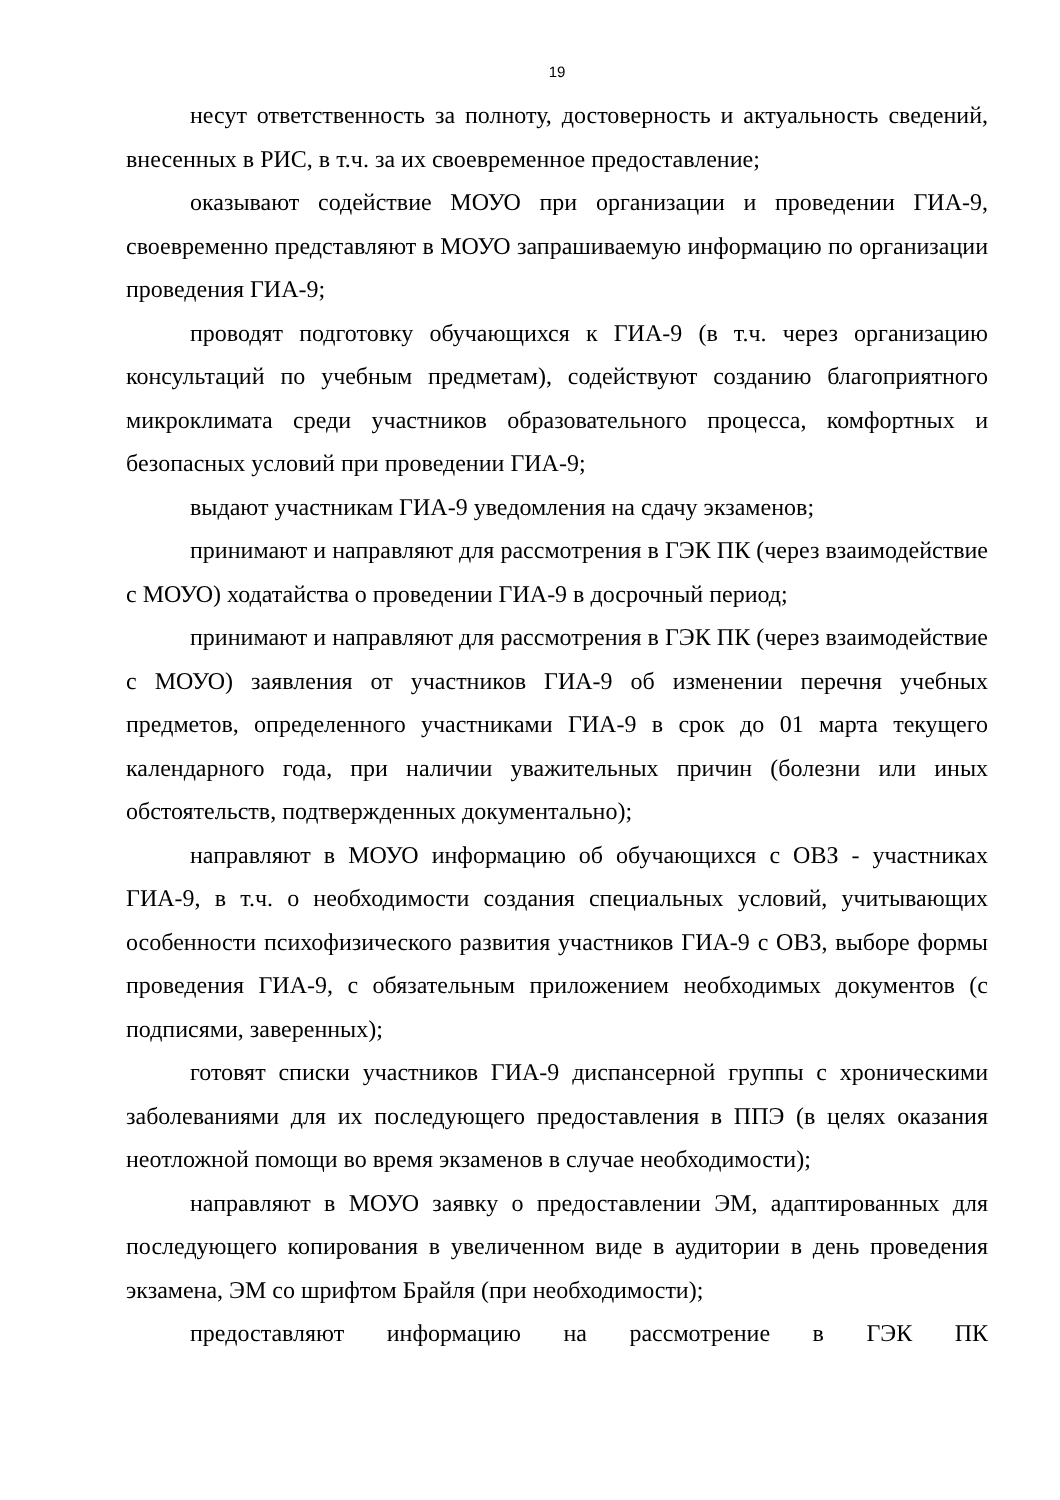19
несут ответственность за полноту, достоверность и актуальность сведений, внесенных в РИС, в т.ч. за их своевременное предоставление;
оказывают содействие МОУО при организации и проведении ГИА-9, своевременно представляют в МОУО запрашиваемую информацию по организации проведения ГИА-9;
проводят подготовку обучающихся к ГИА-9 (в т.ч. через организацию консультаций по учебным предметам), содействуют созданию благоприятного микроклимата среди участников образовательного процесса, комфортных и безопасных условий при проведении ГИА-9;
выдают участникам ГИА-9 уведомления на сдачу экзаменов;
принимают и направляют для рассмотрения в ГЭК ПК (через взаимодействие с МОУО) ходатайства о проведении ГИА-9 в досрочный период;
принимают и направляют для рассмотрения в ГЭК ПК (через взаимодействие с МОУО) заявления от участников ГИА-9 об изменении перечня учебных предметов, определенного участниками ГИА-9 в срок до 01 марта текущего календарного года, при наличии уважительных причин (болезни или иных обстоятельств, подтвержденных документально);
направляют в МОУО информацию об обучающихся с ОВЗ - участниках ГИА-9, в т.ч. о необходимости создания специальных условий, учитывающих особенности психофизического развития участников ГИА-9 с ОВЗ, выборе формы проведения ГИА-9, с обязательным приложением необходимых документов (с подписями, заверенных);
готовят списки участников ГИА-9 диспансерной группы с хроническими заболеваниями для их последующего предоставления в ППЭ (в целях оказания неотложной помощи во время экзаменов в случае необходимости);
направляют в МОУО заявку о предоставлении ЭМ, адаптированных для последующего копирования в увеличенном виде в аудитории в день проведения экзамена, ЭМ со шрифтом Брайля (при необходимости);
предоставляют информацию на рассмотрение в ГЭК ПК